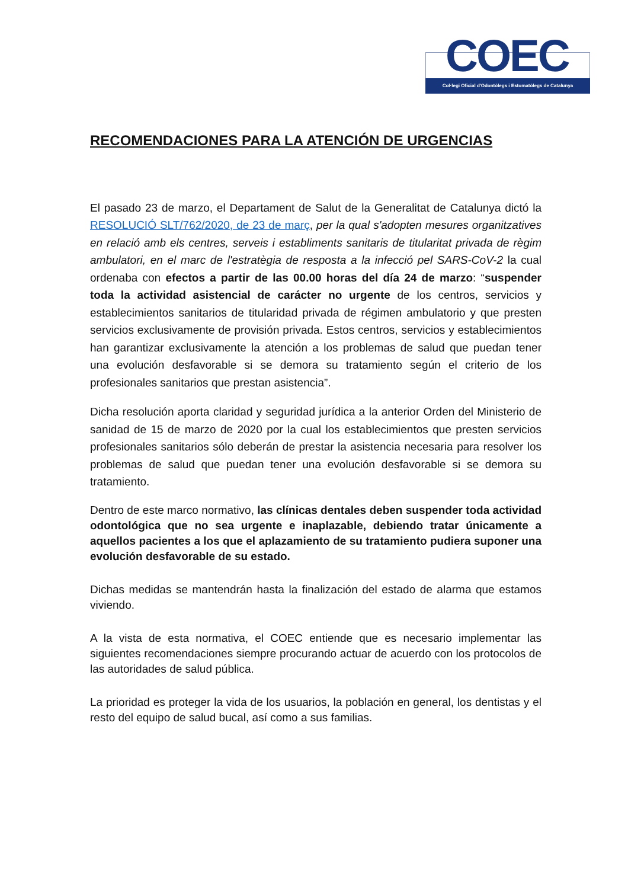COEC
Col·legi Oficial d'Odontòlegs i Estomatòlegs de Catalunya
RECOMENDACIONES PARA LA ATENCIÓN DE URGENCIAS
El pasado 23 de marzo, el Departament de Salut de la Generalitat de Catalunya dictó la RESOLUCIÓ SLT/762/2020, de 23 de març, per la qual s'adopten mesures organitzatives en relació amb els centres, serveis i establiments sanitaris de titularitat privada de règim ambulatori, en el marc de l'estratègia de resposta a la infecció pel SARS-CoV-2 la cual ordenaba con efectos a partir de las 00.00 horas del día 24 de marzo: “suspender toda la actividad asistencial de carácter no urgente de los centros, servicios y establecimientos sanitarios de titularidad privada de régimen ambulatorio y que presten servicios exclusivamente de provisión privada. Estos centros, servicios y establecimientos han garantizar exclusivamente la atención a los problemas de salud que puedan tener una evolución desfavorable si se demora su tratamiento según el criterio de los profesionales sanitarios que prestan asistencia”.
Dicha resolución aporta claridad y seguridad jurídica a la anterior Orden del Ministerio de sanidad de 15 de marzo de 2020 por la cual los establecimientos que presten servicios profesionales sanitarios sólo deberán de prestar la asistencia necesaria para resolver los problemas de salud que puedan tener una evolución desfavorable si se demora su tratamiento.
Dentro de este marco normativo, las clínicas dentales deben suspender toda actividad odontológica que no sea urgente e inaplazable, debiendo tratar únicamente a aquellos pacientes a los que el aplazamiento de su tratamiento pudiera suponer una evolución desfavorable de su estado.
Dichas medidas se mantendrán hasta la finalización del estado de alarma que estamos viviendo.
A la vista de esta normativa, el COEC entiende que es necesario implementar las siguientes recomendaciones siempre procurando actuar de acuerdo con los protocolos de las autoridades de salud pública.
La prioridad es proteger la vida de los usuarios, la población en general, los dentistas y el resto del equipo de salud bucal, así como a sus familias.